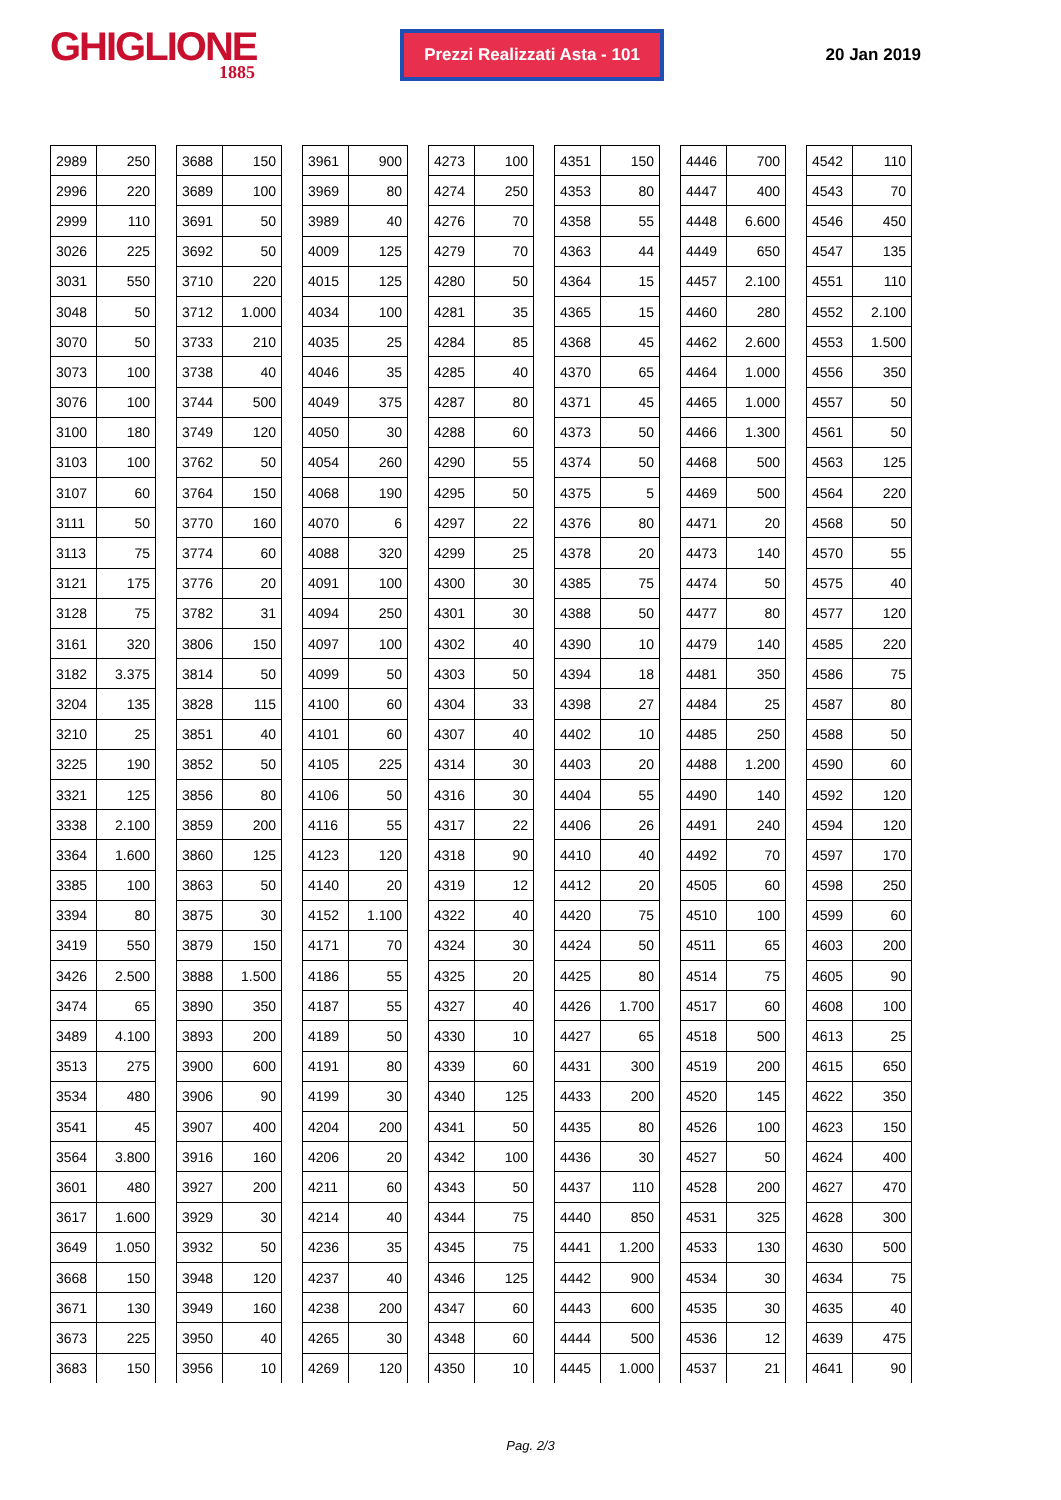GHIGLIONE
1885
Prezzi Realizzati Asta - 101
20 Jan 2019
| 2989 | 250 |
| 2996 | 220 |
| 2999 | 110 |
| 3026 | 225 |
| 3031 | 550 |
| 3048 | 50 |
| 3070 | 50 |
| 3073 | 100 |
| 3076 | 100 |
| 3100 | 180 |
| 3103 | 100 |
| 3107 | 60 |
| 3111 | 50 |
| 3113 | 75 |
| 3121 | 175 |
| 3128 | 75 |
| 3161 | 320 |
| 3182 | 3.375 |
| 3204 | 135 |
| 3210 | 25 |
| 3225 | 190 |
| 3321 | 125 |
| 3338 | 2.100 |
| 3364 | 1.600 |
| 3385 | 100 |
| 3394 | 80 |
| 3419 | 550 |
| 3426 | 2.500 |
| 3474 | 65 |
| 3489 | 4.100 |
| 3513 | 275 |
| 3534 | 480 |
| 3541 | 45 |
| 3564 | 3.800 |
| 3601 | 480 |
| 3617 | 1.600 |
| 3649 | 1.050 |
| 3668 | 150 |
| 3671 | 130 |
| 3673 | 225 |
| 3683 | 150 |
| 3688 | 150 |
| 3689 | 100 |
| 3691 | 50 |
| 3692 | 50 |
| 3710 | 220 |
| 3712 | 1.000 |
| 3733 | 210 |
| 3738 | 40 |
| 3744 | 500 |
| 3749 | 120 |
| 3762 | 50 |
| 3764 | 150 |
| 3770 | 160 |
| 3774 | 60 |
| 3776 | 20 |
| 3782 | 31 |
| 3806 | 150 |
| 3814 | 50 |
| 3828 | 115 |
| 3851 | 40 |
| 3852 | 50 |
| 3856 | 80 |
| 3859 | 200 |
| 3860 | 125 |
| 3863 | 50 |
| 3875 | 30 |
| 3879 | 150 |
| 3888 | 1.500 |
| 3890 | 350 |
| 3893 | 200 |
| 3900 | 600 |
| 3906 | 90 |
| 3907 | 400 |
| 3916 | 160 |
| 3927 | 200 |
| 3929 | 30 |
| 3932 | 50 |
| 3948 | 120 |
| 3949 | 160 |
| 3950 | 40 |
| 3956 | 10 |
| 3961 | 900 |
| 3969 | 80 |
| 3989 | 40 |
| 4009 | 125 |
| 4015 | 125 |
| 4034 | 100 |
| 4035 | 25 |
| 4046 | 35 |
| 4049 | 375 |
| 4050 | 30 |
| 4054 | 260 |
| 4068 | 190 |
| 4070 | 6 |
| 4088 | 320 |
| 4091 | 100 |
| 4094 | 250 |
| 4097 | 100 |
| 4099 | 50 |
| 4100 | 60 |
| 4101 | 60 |
| 4105 | 225 |
| 4106 | 50 |
| 4116 | 55 |
| 4123 | 120 |
| 4140 | 20 |
| 4152 | 1.100 |
| 4171 | 70 |
| 4186 | 55 |
| 4187 | 55 |
| 4189 | 50 |
| 4191 | 80 |
| 4199 | 30 |
| 4204 | 200 |
| 4206 | 20 |
| 4211 | 60 |
| 4214 | 40 |
| 4236 | 35 |
| 4237 | 40 |
| 4238 | 200 |
| 4265 | 30 |
| 4269 | 120 |
| 4273 | 100 |
| 4274 | 250 |
| 4276 | 70 |
| 4279 | 70 |
| 4280 | 50 |
| 4281 | 35 |
| 4284 | 85 |
| 4285 | 40 |
| 4287 | 80 |
| 4288 | 60 |
| 4290 | 55 |
| 4295 | 50 |
| 4297 | 22 |
| 4299 | 25 |
| 4300 | 30 |
| 4301 | 30 |
| 4302 | 40 |
| 4303 | 50 |
| 4304 | 33 |
| 4307 | 40 |
| 4314 | 30 |
| 4316 | 30 |
| 4317 | 22 |
| 4318 | 90 |
| 4319 | 12 |
| 4322 | 40 |
| 4324 | 30 |
| 4325 | 20 |
| 4327 | 40 |
| 4330 | 10 |
| 4339 | 60 |
| 4340 | 125 |
| 4341 | 50 |
| 4342 | 100 |
| 4343 | 50 |
| 4344 | 75 |
| 4345 | 75 |
| 4346 | 125 |
| 4347 | 60 |
| 4348 | 60 |
| 4350 | 10 |
| 4351 | 150 |
| 4353 | 80 |
| 4358 | 55 |
| 4363 | 44 |
| 4364 | 15 |
| 4365 | 15 |
| 4368 | 45 |
| 4370 | 65 |
| 4371 | 45 |
| 4373 | 50 |
| 4374 | 50 |
| 4375 | 5 |
| 4376 | 80 |
| 4378 | 20 |
| 4385 | 75 |
| 4388 | 50 |
| 4390 | 10 |
| 4394 | 18 |
| 4398 | 27 |
| 4402 | 10 |
| 4403 | 20 |
| 4404 | 55 |
| 4406 | 26 |
| 4410 | 40 |
| 4412 | 20 |
| 4420 | 75 |
| 4424 | 50 |
| 4425 | 80 |
| 4426 | 1.700 |
| 4427 | 65 |
| 4431 | 300 |
| 4433 | 200 |
| 4435 | 80 |
| 4436 | 30 |
| 4437 | 110 |
| 4440 | 850 |
| 4441 | 1.200 |
| 4442 | 900 |
| 4443 | 600 |
| 4444 | 500 |
| 4445 | 1.000 |
| 4446 | 700 |
| 4447 | 400 |
| 4448 | 6.600 |
| 4449 | 650 |
| 4457 | 2.100 |
| 4460 | 280 |
| 4462 | 2.600 |
| 4464 | 1.000 |
| 4465 | 1.000 |
| 4466 | 1.300 |
| 4468 | 500 |
| 4469 | 500 |
| 4471 | 20 |
| 4473 | 140 |
| 4474 | 50 |
| 4477 | 80 |
| 4479 | 140 |
| 4481 | 350 |
| 4484 | 25 |
| 4485 | 250 |
| 4488 | 1.200 |
| 4490 | 140 |
| 4491 | 240 |
| 4492 | 70 |
| 4505 | 60 |
| 4510 | 100 |
| 4511 | 65 |
| 4514 | 75 |
| 4517 | 60 |
| 4518 | 500 |
| 4519 | 200 |
| 4520 | 145 |
| 4526 | 100 |
| 4527 | 50 |
| 4528 | 200 |
| 4531 | 325 |
| 4533 | 130 |
| 4534 | 30 |
| 4535 | 30 |
| 4536 | 12 |
| 4537 | 21 |
| 4542 | 110 |
| 4543 | 70 |
| 4546 | 450 |
| 4547 | 135 |
| 4551 | 110 |
| 4552 | 2.100 |
| 4553 | 1.500 |
| 4556 | 350 |
| 4557 | 50 |
| 4561 | 50 |
| 4563 | 125 |
| 4564 | 220 |
| 4568 | 50 |
| 4570 | 55 |
| 4575 | 40 |
| 4577 | 120 |
| 4585 | 220 |
| 4586 | 75 |
| 4587 | 80 |
| 4588 | 50 |
| 4590 | 60 |
| 4592 | 120 |
| 4594 | 120 |
| 4597 | 170 |
| 4598 | 250 |
| 4599 | 60 |
| 4603 | 200 |
| 4605 | 90 |
| 4608 | 100 |
| 4613 | 25 |
| 4615 | 650 |
| 4622 | 350 |
| 4623 | 150 |
| 4624 | 400 |
| 4627 | 470 |
| 4628 | 300 |
| 4630 | 500 |
| 4634 | 75 |
| 4635 | 40 |
| 4639 | 475 |
| 4641 | 90 |
Pag. 2/3